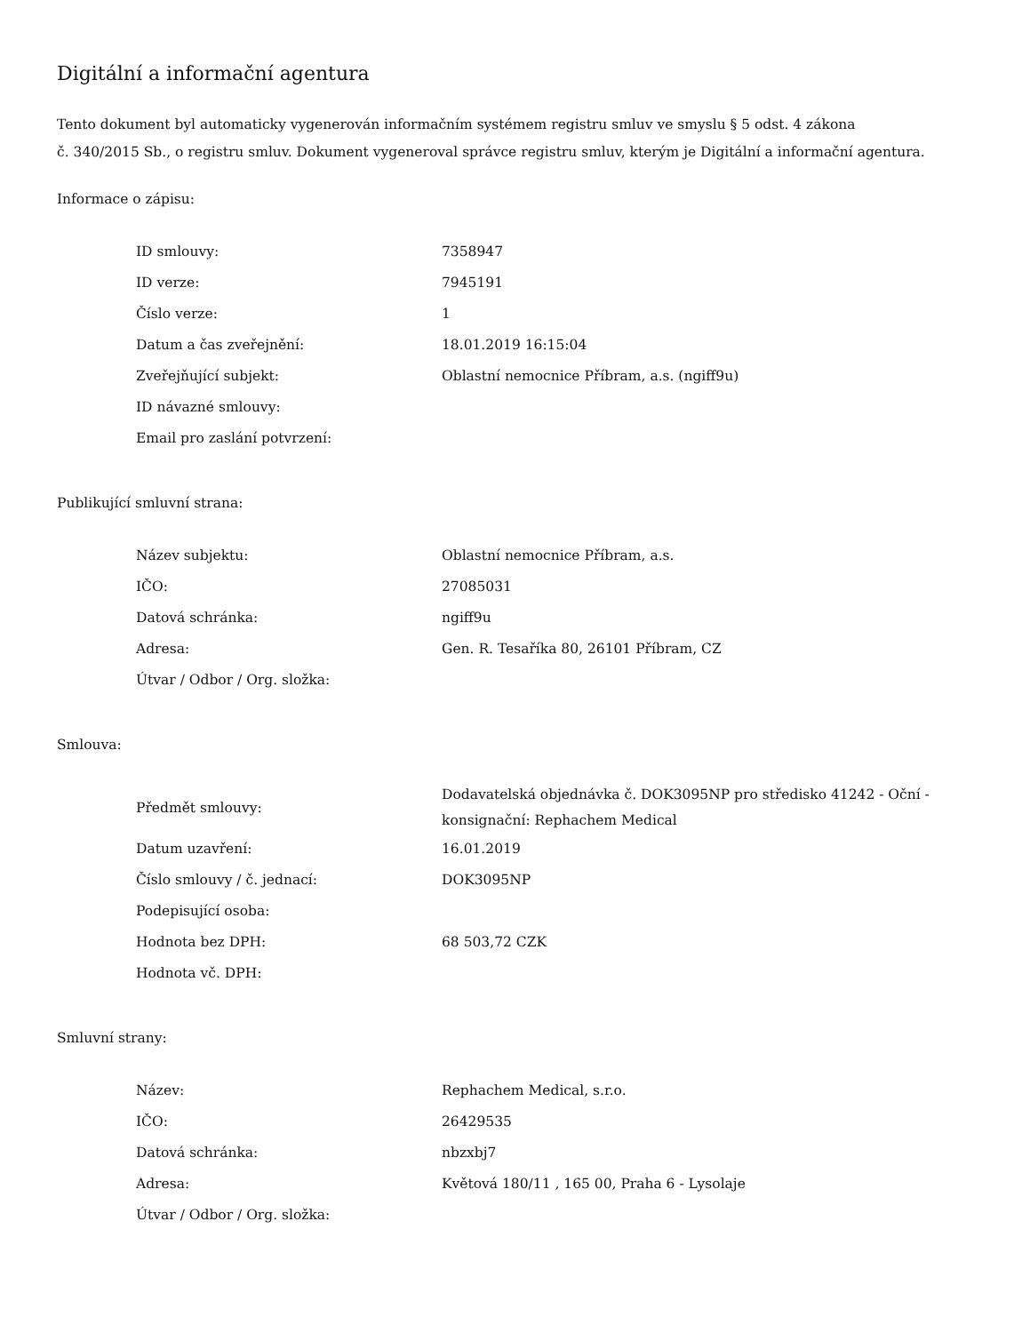Digitální a informační agentura
Tento dokument byl automaticky vygenerován informačním systémem registru smluv ve smyslu § 5 odst. 4 zákona
č. 340/2015 Sb., o registru smluv. Dokument vygeneroval správce registru smluv, kterým je Digitální a informační agentura.
Informace o zápisu:
| ID smlouvy: | 7358947 |
| ID verze: | 7945191 |
| Číslo verze: | 1 |
| Datum a čas zveřejnění: | 18.01.2019 16:15:04 |
| Zveřejňující subjekt: | Oblastní nemocnice Příbram, a.s. (ngiff9u) |
| ID návazné smlouvy: | |
| Email pro zaslání potvrzení: | |
Publikující smluvní strana:
| Název subjektu: | Oblastní nemocnice Příbram, a.s. |
| IČO: | 27085031 |
| Datová schránka: | ngiff9u |
| Adresa: | Gen. R. Tesaříka 80, 26101 Příbram, CZ |
| Útvar / Odbor / Org. složka: | |
Smlouva:
| Předmět smlouvy: | Dodavatelská objednávka č. DOK3095NP pro středisko 41242 - Oční - konsignační: Rephachem Medical |
| Datum uzavření: | 16.01.2019 |
| Číslo smlouvy / č. jednací: | DOK3095NP |
| Podepisující osoba: | |
| Hodnota bez DPH: | 68 503,72 CZK |
| Hodnota vč. DPH: | |
Smluvní strany:
| Název: | Rephachem Medical, s.r.o. |
| IČO: | 26429535 |
| Datová schránka: | nbzxbj7 |
| Adresa: | Květová 180/11 , 165 00, Praha 6 - Lysolaje |
| Útvar / Odbor / Org. složka: | |